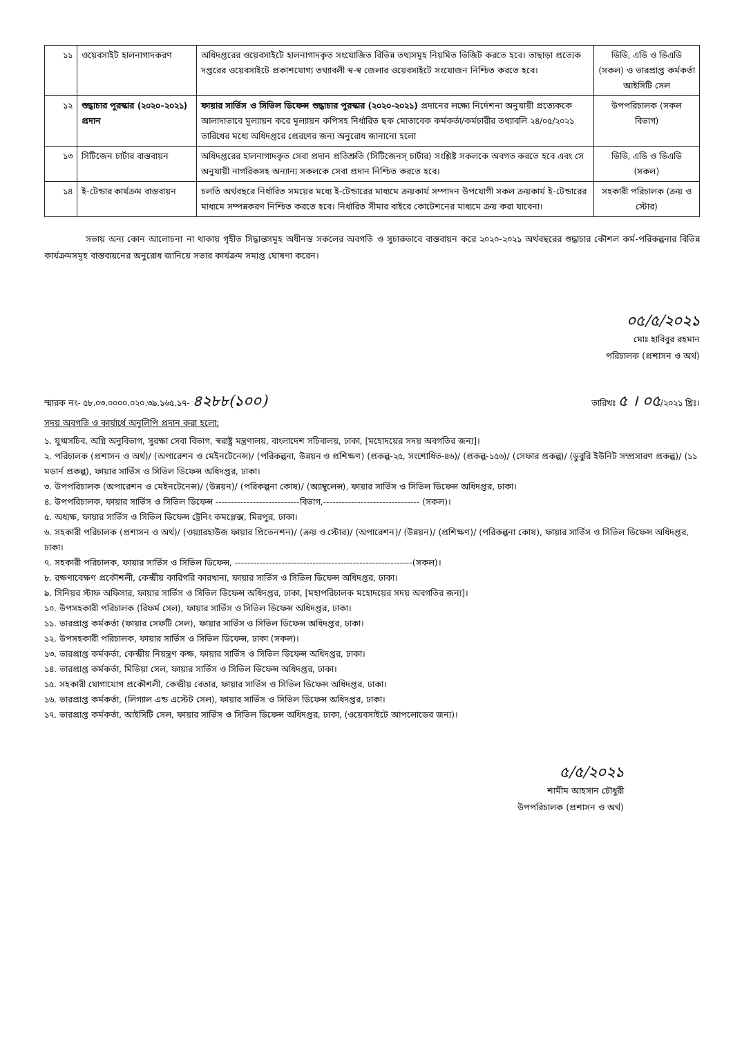| ১১ | ওয়েবসাইট হালনাগাদকরণ | অধিদপ্তরের ওয়েবসাইটে হালনাগাদকৃত সংযোজিত বিভিন্ন তথ্যসমূহ নিয়মিত ভিজিট করতে হবে। তাছাড়া প্রত্যেক দপ্তরের ওয়েবসাইটে প্রকাশযোগ্য তথ্যাবলী স্ব-স্ব জেলার ওয়েবসাইটে সংযোজন নিশ্চিত করতে হবে। | ডিডি, এডি ও ডিএডি (সকল) ও ভারপ্রাপ্ত কর্মকর্তা আইসিটি সেল |
| ১২ | শুদ্ধাচার পুরস্কার (২০২০-২০২১) প্রদান | ফায়ার সার্ভিস ও সিভিল ডিফেন্স শুদ্ধাচার পুরস্কার (২০২০-২০২১) প্রদানের লক্ষ্যে নির্দেশনা অনুযায়ী প্রত্যেককে আলাদাভাবে মূল্যায়ন করে মূল্যায়ন কপিসহ নির্ধারিত ছক মোতাবেক কর্মকর্তা/কর্মচারীর তথ্যাবলি ২৪/০৫/২০২১ তারিখের মধ্যে অধিদপ্তরে প্রেরণের জন্য অনুরোধ জানানো হলো | উপপরিচালক (সকল বিভাগ) |
| ১৩ | সিটিজেন চার্টার বাস্তবায়ন | অধিদপ্তরের হালনাগাদকৃত সেবা প্রদান প্রতিশ্রুতি (সিটিজেনস্ চার্টার) সংশ্লিষ্ট সকলকে অবগত করতে হবে এবং সে অনুযায়ী নাগরিকসহ অন্যান্য সকলকে সেবা প্রদান নিশ্চিত করতে হবে। | ডিডি, এডি ও ডিএডি (সকল) |
| ১৪ | ই-টেন্ডার কার্যক্রম বাস্তবায়ন | চলতি অর্থবছরে নির্ধারিত সময়ের মধ্যে ই-টেন্ডারের মাধ্যমে ক্রয়কার্য সম্পাদন উপযোগী সকল ক্রয়কার্য ই-টেন্ডারের মাধ্যমে সম্পন্নকরণ নিশ্চিত করতে হবে। নির্ধারিত সীমার বাইরে কোটেশনের মাধ্যমে ক্রয় করা যাবেনা। | সহকারী পরিচালক (ক্রয় ও স্টোর) |
সভায় অন্য কোন আলোচনা না থাকায় গৃহীত সিদ্ধান্তসমূহ অধীনস্ত সকলের অবগতি ও সুচারুভাবে বাস্তবায়ন করে ২০২০-২০২১ অর্থবছরের শুদ্ধাচার কৌশল কর্ম-পরিকল্পনার বিভিন্ন কার্যক্রমসমূহ বাস্তবায়নের অনুরোধ জানিয়ে সভার কার্যক্রম সমাপ্ত ঘোষণা করেন।
০৫/৫/২০২১
মোঃ হাবিবুর রহমান
পরিচালক (প্রশাসন ও অর্থ)
স্মারক নং- ৫৮.০৩.০০০০.০২০.৩৯.১৬৫.১৭- ৪২৮৮(১০০) তারিখঃ ৫ । ০৫/২০২১ খ্রিঃ।
সদয় অবগতি ও কার্যার্থে অনুলিপি প্রদান করা হলো:
১. যুগ্মসচিব, অগ্নি অনুবিভাগ, সুরক্ষা সেবা বিভাগ, স্বরাষ্ট্র মন্ত্রণালয়, বাংলাদেশ সচিবালয়, ঢাকা, [মহোদয়ের সদয় অবগতির জন্য]।
২. পরিচালক (প্রশাসন ও অর্থ)/ (অপারেশন ও মেইনটেনেন্স)/ (পরিকল্পনা, উন্নয়ন ও প্রশিক্ষণ) (প্রকল্প-২৫, সংশোধিত-৪৬)/ (প্রকল্প-১৫৬)/ (সেফার প্রকল্প)/ (ডুবুরি ইউনিট সম্প্রসারণ প্রকল্প)/ (১১ মডার্ন প্রকল্প), ফায়ার সার্ভিস ও সিভিল ডিফেন্স অধিদপ্তর, ঢাকা।
৩. উপপরিচালক (অপারেশন ও মেইনটেনেন্স)/ (উন্নয়ন)/ (পরিকল্পনা কোষ)/ (অ্যাম্বুলেন্স), ফায়ার সার্ভিস ও সিভিল ডিফেন্স অধিদপ্তর, ঢাকা।
৪. উপপরিচালক, ফায়ার সার্ভিস ও সিভিল ডিফেন্স ---------------------------বিভাগ,------------------------------- (সকল)।
৫. অধ্যক্ষ, ফায়ার সার্ভিস ও সিভিল ডিফেন্স ট্রেনিং কমপ্লেক্স, মিরপুর, ঢাকা।
৬. সহকারী পরিচালক (প্রশাসন ও অর্থ)/ (ওয়্যারহাউজ ফায়ার প্রিভেনশন)/ (ক্রয় ও স্টোর)/ (অপারেশন)/ (উন্নয়ন)/ (প্রশিক্ষণ)/ (পরিকল্পনা কোষ), ফায়ার সার্ভিস ও সিভিল ডিফেন্স অধিদপ্তর, ঢাকা।
৭. সহকারী পরিচালক, ফায়ার সার্ভিস ও সিভিল ডিফেন্স, ---------------------------------------------------------(সকল)।
৮. রক্ষণাবেক্ষণ প্রকৌশলী, কেন্দ্রীয় কারিগরি কারখানা, ফায়ার সার্ভিস ও সিভিল ডিফেন্স অধিদপ্তর, ঢাকা।
৯. সিনিয়র স্টাফ অফিসার, ফায়ার সার্ভিস ও সিভিল ডিফেন্স অধিদপ্তর, ঢাকা, [মহাপরিচালক মহোদয়ের সদয় অবগতির জন্য]।
১০. উপসহকারী পরিচালক (রিফর্ম সেল), ফায়ার সার্ভিস ও সিভিল ডিফেন্স অধিদপ্তর, ঢাকা।
১১. ভারপ্রাপ্ত কর্মকর্তা (ফায়ার সেফটি সেল), ফায়ার সার্ভিস ও সিভিল ডিফেন্স অধিদপ্তর, ঢাকা।
১২. উপসহকারী পরিচালক, ফায়ার সার্ভিস ও সিভিল ডিফেন্স, ঢাকা (সকল)।
১৩. ভারপ্রাপ্ত কর্মকর্তা, কেন্দ্রীয় নিয়ন্ত্রণ কক্ষ, ফায়ার সার্ভিস ও সিভিল ডিফেন্স অধিদপ্তর, ঢাকা।
১৪. ভারপ্রাপ্ত কর্মকর্তা, মিডিয়া সেল, ফায়ার সার্ভিস ও সিভিল ডিফেন্স অধিদপ্তর, ঢাকা।
১৫. সহকারী যোগাযোগ প্রকৌশলী, কেন্দ্রীয় বেতার, ফায়ার সার্ভিস ও সিভিল ডিফেন্স অধিদপ্তর, ঢাকা।
১৬. ভারপ্রাপ্ত কর্মকর্তা, (লিগ্যাল এন্ড এস্টেট সেল), ফায়ার সার্ভিস ও সিভিল ডিফেন্স অধিদপ্তর, ঢাকা।
১৭. ভারপ্রাপ্ত কর্মকর্তা, আইসিটি সেল, ফায়ার সার্ভিস ও সিভিল ডিফেন্স অধিদপ্তর, ঢাকা, (ওয়েবসাইটে আপলোডের জন্য)।
৫/৫/২০২১
শামীম আহসান চৌধুরী
উপপরিচালক (প্রশাসন ও অর্থ)